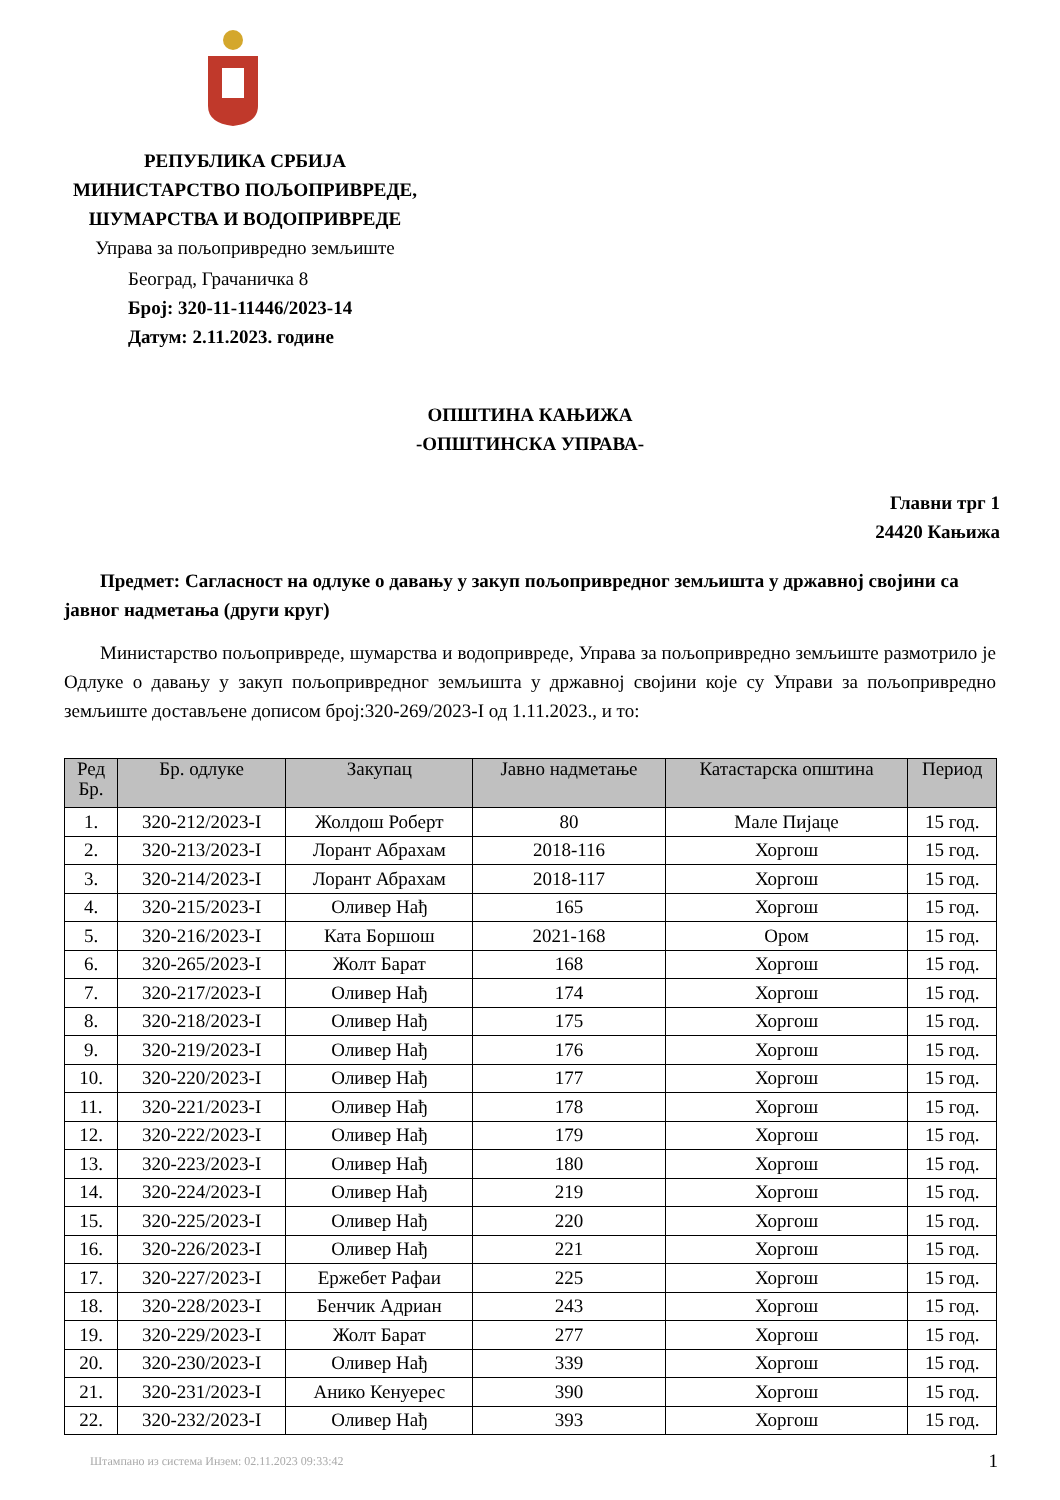РЕПУБЛИКА СРБИЈА
МИНИСТАРСТВО ПОЉОПРИВРЕДЕ,
ШУМАРСТВА И ВОДОПРИВРЕДЕ
Управа за пољопривредно земљиште
Београд, Грачаничка 8
Број: 320-11-11446/2023-14
Датум: 2.11.2023. године
ОПШТИНА КАЊИЖА
-ОПШТИНСКА УПРАВА-
Главни трг 1
24420 Кањижа
Предмет: Сагласност на одлуке о давању у закуп пољопривредног земљишта у државној својини са јавног надметања (други круг)
Министарство пољопривреде, шумарства и водопривреде, Управа за пољопривредно земљиште размотрило је Одлуке о давању у закуп пољопривредног земљишта у државној својини које су Управи за пољопривредно земљиште достављене дописом број:320-269/2023-I од 1.11.2023., и то:
| Ред Бр. | Бр. одлуке | Закупац | Јавно надметање | Катастарска општина | Период |
| --- | --- | --- | --- | --- | --- |
| 1. | 320-212/2023-I | Жолдош Роберт | 80 | Мале Пијаце | 15 год. |
| 2. | 320-213/2023-I | Лорант Абрахам | 2018-116 | Хоргош | 15 год. |
| 3. | 320-214/2023-I | Лорант Абрахам | 2018-117 | Хоргош | 15 год. |
| 4. | 320-215/2023-I | Оливер Нађ | 165 | Хоргош | 15 год. |
| 5. | 320-216/2023-I | Ката Боршош | 2021-168 | Ором | 15 год. |
| 6. | 320-265/2023-I | Жолт Барат | 168 | Хоргош | 15 год. |
| 7. | 320-217/2023-I | Оливер Нађ | 174 | Хоргош | 15 год. |
| 8. | 320-218/2023-I | Оливер Нађ | 175 | Хоргош | 15 год. |
| 9. | 320-219/2023-I | Оливер Нађ | 176 | Хоргош | 15 год. |
| 10. | 320-220/2023-I | Оливер Нађ | 177 | Хоргош | 15 год. |
| 11. | 320-221/2023-I | Оливер Нађ | 178 | Хоргош | 15 год. |
| 12. | 320-222/2023-I | Оливер Нађ | 179 | Хоргош | 15 год. |
| 13. | 320-223/2023-I | Оливер Нађ | 180 | Хоргош | 15 год. |
| 14. | 320-224/2023-I | Оливер Нађ | 219 | Хоргош | 15 год. |
| 15. | 320-225/2023-I | Оливер Нађ | 220 | Хоргош | 15 год. |
| 16. | 320-226/2023-I | Оливер Нађ | 221 | Хоргош | 15 год. |
| 17. | 320-227/2023-I | Ержебет Рафаи | 225 | Хоргош | 15 год. |
| 18. | 320-228/2023-I | Бенчик Адриан | 243 | Хоргош | 15 год. |
| 19. | 320-229/2023-I | Жолт Барат | 277 | Хоргош | 15 год. |
| 20. | 320-230/2023-I | Оливер Нађ | 339 | Хоргош | 15 год. |
| 21. | 320-231/2023-I | Анико Кенуерес | 390 | Хоргош | 15 год. |
| 22. | 320-232/2023-I | Оливер Нађ | 393 | Хоргош | 15 год. |
Штампано из система Инзем: 02.11.2023 09:33:42
1